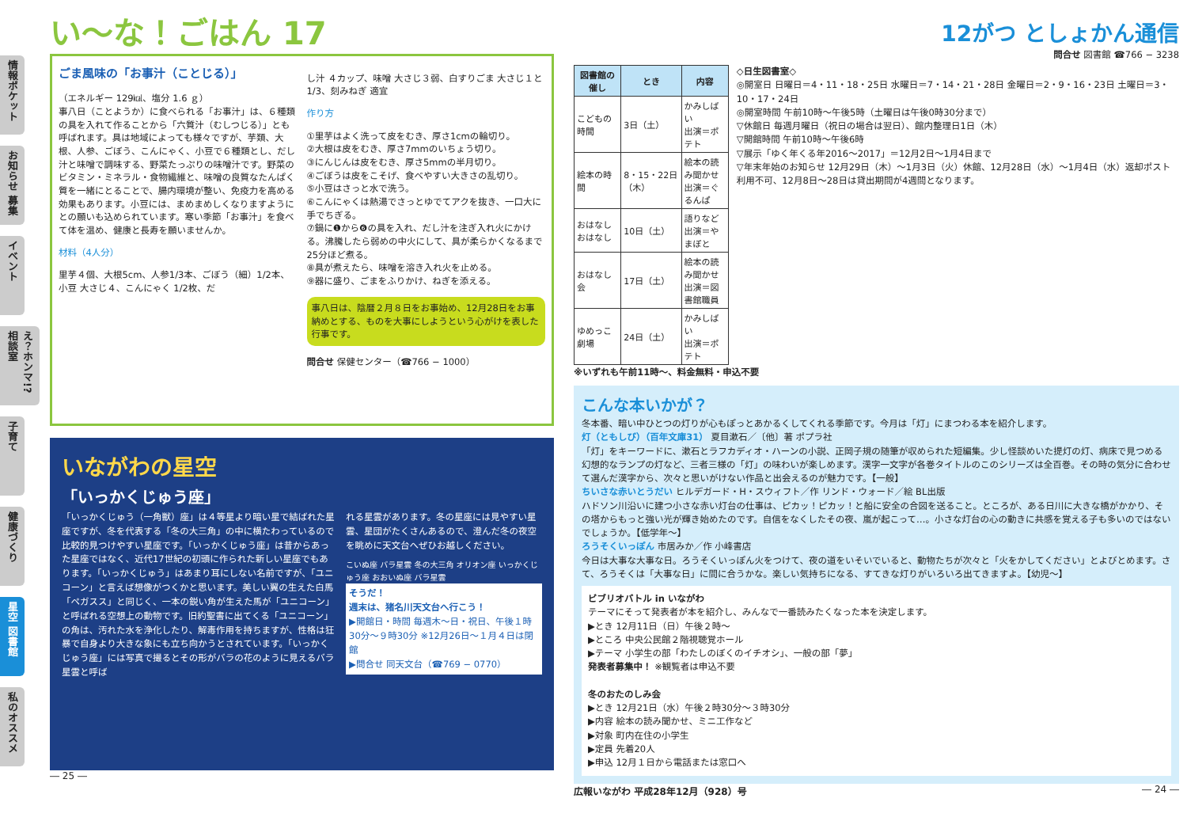情報ポケット
お知らせ 募集
イベント
え？ホンマ!? 相談室
子育て
健康づくり
星空 図書館
私のオススメ
い〜な！ごはん 17
ごま風味の「お事汁（ことじる）」
（エネルギー 129㎉、塩分 1.6 ｇ）
事八日（ことようか）に食べられる「お事汁」は、６種類の具を入れて作ることから「六質汁（むしつじる）」とも呼ばれます。具は地域によっても様々ですが、芋類、大根、人参、ごぼう、こんにゃく、小豆で６種類とし、だし汁と味噌で調味する、野菜たっぷりの味噌汁です。野菜のビタミン・ミネラル・食物繊維と、味噌の良質なたんぱく質を一緒にとることで、腸内環境が整い、免疫力を高める効果もあります。小豆には、まめまめしくなりますようにとの願いも込められています。寒い季節「お事汁」を食べて体を温め、健康と長寿を願いませんか。
材料（4人分）
里芋４個、大根5cm、人参1/3本、ごぼう（細）1/2本、小豆 大さじ４、こんにゃく 1/2枚、だ
し汁 ４カップ、味噌 大さじ３弱、白すりごま 大さじ１と1/3、刻みねぎ 適宜
作り方
①里芋はよく洗って皮をむき、厚さ1cmの輪切り。
②大根は皮をむき、厚さ7mmのいちょう切り。
③にんじんは皮をむき、厚さ5mmの半月切り。
④ごぼうは皮をこそげ、食べやすい大きさの乱切り。
⑤小豆はさっと水で洗う。
⑥こんにゃくは熱湯でさっとゆでてアクを抜き、一口大に手でちぎる。
⑦鍋に❶から❻の具を入れ、だし汁を注ぎ入れ火にかける。沸騰したら弱めの中火にして、具が柔らかくなるまで25分ほど煮る。
⑧具が煮えたら、味噌を溶き入れ火を止める。
⑨器に盛り、ごまをふりかけ、ねぎを添える。
事八日は、陰暦２月８日をお事始め、12月28日をお事納めとする、ものを大事にしようという心がけを表した行事です。
問合せ 保健センター（☎766 − 1000）
いながわの星空
「いっかくじゅう座」
「いっかくじゅう（一角獣）座」は４等星より暗い星で結ばれた星座ですが、冬を代表する「冬の大三角」の中に横たわっているので比較的見つけやすい星座です。「いっかくじゅう座」は昔からあった星座ではなく、近代17世紀の初頭に作られた新しい星座でもあります。「いっかくじゅう」はあまり耳にしない名前ですが、「ユニコーン」と言えば想像がつくかと思います。美しい翼の生えた白馬「ペガスス」と同じく、一本の鋭い角が生えた馬が「ユニコーン」と呼ばれる空想上の動物です。旧約聖書に出てくる「ユニコーン」の角は、汚れた水を浄化したり、解毒作用を持ちますが、性格は狂暴で自身より大きな象にも立ち向かうとされています。「いっかくじゅう座」には写真で撮るとその形がバラの花のように見えるバラ星雲と呼ば
れる星雲があります。冬の星座には見やすい星雲、星団がたくさんあるので、澄んだ冬の夜空を眺めに天文台へぜひお越しください。
こいぬ座 バラ星雲 冬の大三角 オリオン座 いっかくじゅう座 おおいぬ座 バラ星雲
そうだ！
週末は、猪名川天文台へ行こう！
▶開館日・時間 毎週木〜日・祝日、午後１時30分〜９時30分 ※12月26日〜１月４日は閉館
▶問合せ 同天文台（☎769 − 0770）
― 25 ―
12がつ としょかん通信
問合せ 図書館 ☎766 − 3238
| 図書館の催し | とき | 内容 |
| --- | --- | --- |
| こどもの時間 | 3日（土） | かみしばい 出演＝ポテト |
| 絵本の時間 | 8・15・22日（木） | 絵本の読み聞かせ 出演＝ぐるんぱ |
| おはなしおはなし | 10日（土） | 語りなど 出演＝やまぼと |
| おはなし会 | 17日（土） | 絵本の読み聞かせ 出演＝図書館職員 |
| ゆめっこ劇場 | 24日（土） | かみしばい 出演＝ポテト |
◇日生図書室◇
◎開室日 日曜日＝4・11・18・25日 水曜日＝7・14・21・28日 金曜日＝2・9・16・23日 土曜日＝3・10・17・24日
◎開室時間 午前10時〜午後5時（土曜日は午後0時30分まで）
▽休館日 毎週月曜日（祝日の場合は翌日）、館内整理日1日（木）
▽開館時間 午前10時〜午後6時
▽展示「ゆく年くる年2016〜2017」＝12月2日〜1月4日まで
▽年末年始のお知らせ 12月29日（木）〜1月3日（火）休館、12月28日（水）〜1月4日（水）返却ポスト利用不可、12月8日〜28日は貸出期間が4週間となります。
※いずれも午前11時〜、料金無料・申込不要
こんな本いかが？
冬本番、暗い中ひとつの灯りが心もぽっとあかるくしてくれる季節です。今月は「灯」にまつわる本を紹介します。
灯（ともしび）（百年文庫31） 夏目漱石／〔他〕著 ポプラ社
「灯」をキーワードに、漱石とラフカディオ・ハーンの小説、正岡子規の随筆が収められた短編集。少し怪談めいた提灯の灯、病床で見つめる幻想的なランプの灯など、三者三様の「灯」の味わいが楽しめます。漢字一文字が各巻タイトルのこのシリーズは全百巻。その時の気分に合わせて選んだ漢字から、次々と思いがけない作品と出会えるのが魅力です。【一般】
ちいさな赤いとうだい ヒルデガード・H・スウィフト／作 リンド・ウォード／絵 BL出版
ハドソン川沿いに建つ小さな赤い灯台の仕事は、ピカッ！ピカッ！と船に安全の合図を送ること。ところが、ある日川に大きな橋がかかり、その塔からもっと強い光が輝き始めたのです。自信をなくしたその夜、嵐が起こって…。小さな灯台の心の動きに共感を覚える子も多いのではないでしょうか。【低学年〜】
ろうそくいっぽん 市居みか／作 小峰書店
今日は大事な大事な日。ろうそくいっぽん火をつけて、夜の道をいそいでいると、動物たちが次々と「火をかしてください」とよびとめます。さて、ろうそくは「大事な日」に間に合うかな。楽しい気持ちになる、すてきな灯りがいろいろ出てきますよ。【幼児〜】
ビブリオバトル in いながわ
テーマにそって発表者が本を紹介し、みんなで一番読みたくなった本を決定します。
▶とき 12月11日（日）午後２時〜
▶ところ 中央公民館２階視聴覚ホール
▶テーマ 小学生の部「わたしのぼくのイチオシ」、一般の部「夢」
発表者募集中！ ※観覧者は申込不要
冬のおたのしみ会
▶とき 12月21日（水）午後２時30分〜３時30分
▶内容 絵本の読み聞かせ、ミニ工作など
▶対象 町内在住の小学生
▶定員 先着20人
▶申込 12月１日から電話または窓口へ
広報いながわ 平成28年12月（928）号 ― 24 ―